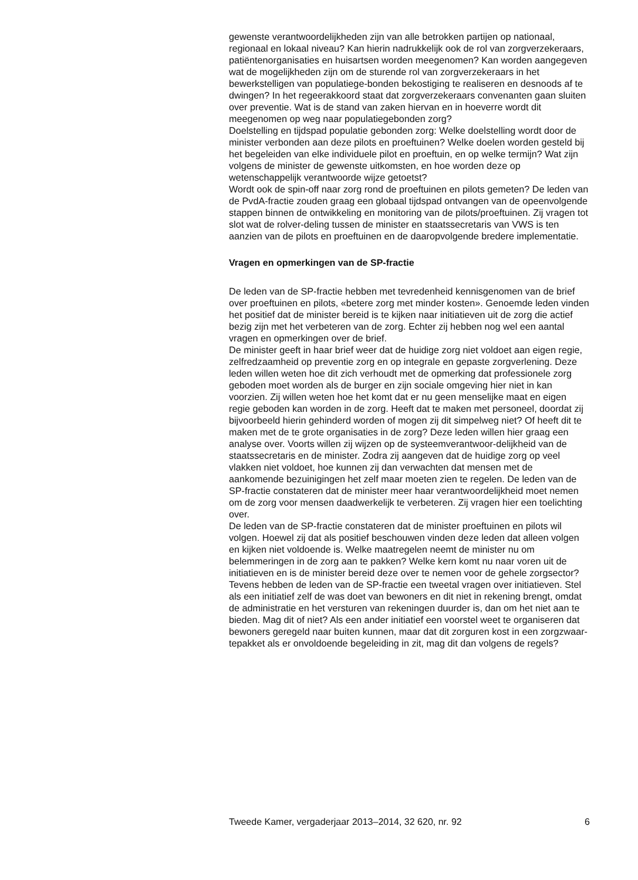gewenste verantwoordelijkheden zijn van alle betrokken partijen op nationaal, regionaal en lokaal niveau? Kan hierin nadrukkelijk ook de rol van zorgverzekeraars, patiëntenorganisaties en huisartsen worden meegenomen? Kan worden aangegeven wat de mogelijkheden zijn om de sturende rol van zorgverzekeraars in het bewerkstelligen van populatiege-bonden bekostiging te realiseren en desnoods af te dwingen? In het regeerakkoord staat dat zorgverzekeraars convenanten gaan sluiten over preventie. Wat is de stand van zaken hiervan en in hoeverre wordt dit meegenomen op weg naar populatiegebonden zorg?
Doelstelling en tijdspad populatie gebonden zorg: Welke doelstelling wordt door de minister verbonden aan deze pilots en proeftuinen? Welke doelen worden gesteld bij het begeleiden van elke individuele pilot en proeftuin, en op welke termijn? Wat zijn volgens de minister de gewenste uitkomsten, en hoe worden deze op wetenschappelijk verantwoorde wijze getoetst?
Wordt ook de spin-off naar zorg rond de proeftuinen en pilots gemeten? De leden van de PvdA-fractie zouden graag een globaal tijdspad ontvangen van de opeenvolgende stappen binnen de ontwikkeling en monitoring van de pilots/proeftuinen. Zij vragen tot slot wat de rolver-deling tussen de minister en staatssecretaris van VWS is ten aanzien van de pilots en proeftuinen en de daaropvolgende bredere implementatie.
Vragen en opmerkingen van de SP-fractie
De leden van de SP-fractie hebben met tevredenheid kennisgenomen van de brief over proeftuinen en pilots, «betere zorg met minder kosten». Genoemde leden vinden het positief dat de minister bereid is te kijken naar initiatieven uit de zorg die actief bezig zijn met het verbeteren van de zorg. Echter zij hebben nog wel een aantal vragen en opmerkingen over de brief.
De minister geeft in haar brief weer dat de huidige zorg niet voldoet aan eigen regie, zelfredzaamheid op preventie zorg en op integrale en gepaste zorgverlening. Deze leden willen weten hoe dit zich verhoudt met de opmerking dat professionele zorg geboden moet worden als de burger en zijn sociale omgeving hier niet in kan voorzien. Zij willen weten hoe het komt dat er nu geen menselijke maat en eigen regie geboden kan worden in de zorg. Heeft dat te maken met personeel, doordat zij bijvoorbeeld hierin gehinderd worden of mogen zij dit simpelweg niet? Of heeft dit te maken met de te grote organisaties in de zorg? Deze leden willen hier graag een analyse over. Voorts willen zij wijzen op de systeemverantwoor-delijkheid van de staatssecretaris en de minister. Zodra zij aangeven dat de huidige zorg op veel vlakken niet voldoet, hoe kunnen zij dan verwachten dat mensen met de aankomende bezuinigingen het zelf maar moeten zien te regelen. De leden van de SP-fractie constateren dat de minister meer haar verantwoordelijkheid moet nemen om de zorg voor mensen daadwerkelijk te verbeteren. Zij vragen hier een toelichting over.
De leden van de SP-fractie constateren dat de minister proeftuinen en pilots wil volgen. Hoewel zij dat als positief beschouwen vinden deze leden dat alleen volgen en kijken niet voldoende is. Welke maatregelen neemt de minister nu om belemmeringen in de zorg aan te pakken? Welke kern komt nu naar voren uit de initiatieven en is de minister bereid deze over te nemen voor de gehele zorgsector?
Tevens hebben de leden van de SP-fractie een tweetal vragen over initiatieven. Stel als een initiatief zelf de was doet van bewoners en dit niet in rekening brengt, omdat de administratie en het versturen van rekeningen duurder is, dan om het niet aan te bieden. Mag dit of niet? Als een ander initiatief een voorstel weet te organiseren dat bewoners geregeld naar buiten kunnen, maar dat dit zorguren kost in een zorgzwaar-tepakket als er onvoldoende begeleiding in zit, mag dit dan volgens de regels?
Tweede Kamer, vergaderjaar 2013–2014, 32 620, nr. 92 6